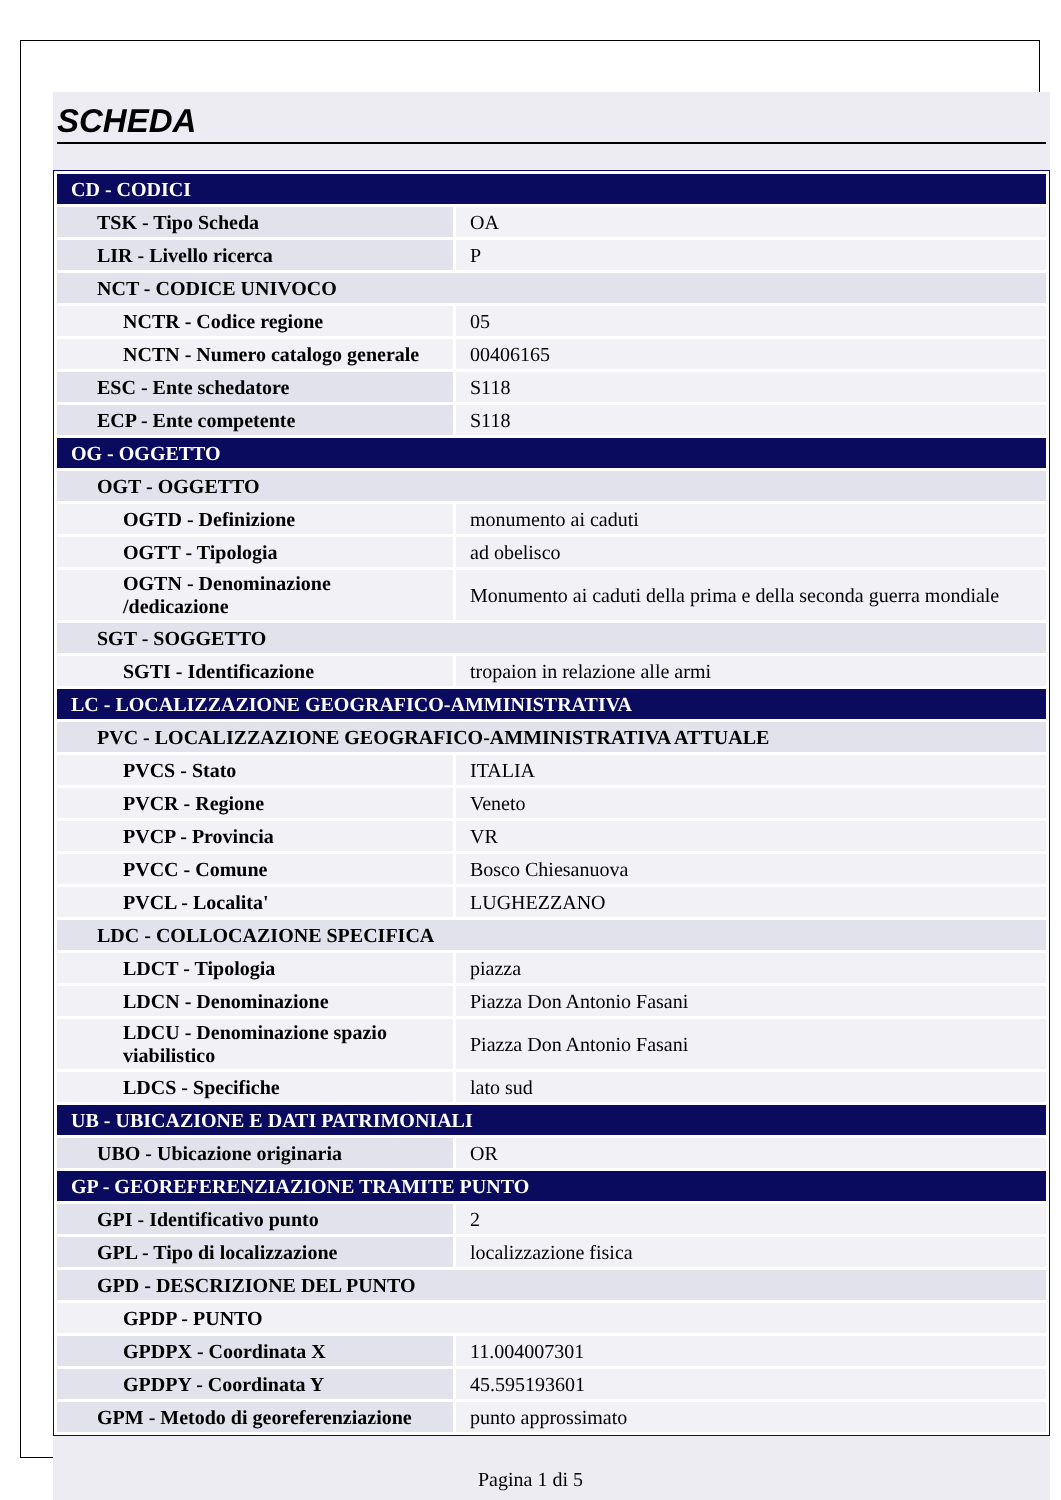SCHEDA
| CD - CODICI | |
| TSK - Tipo Scheda | OA |
| LIR - Livello ricerca | P |
| NCT - CODICE UNIVOCO | |
| NCTR - Codice regione | 05 |
| NCTN - Numero catalogo generale | 00406165 |
| ESC - Ente schedatore | S118 |
| ECP - Ente competente | S118 |
| OG - OGGETTO | |
| OGT - OGGETTO | |
| OGTD - Definizione | monumento ai caduti |
| OGTT - Tipologia | ad obelisco |
| OGTN - Denominazione /dedicazione | Monumento ai caduti della prima e della seconda guerra mondiale |
| SGT - SOGGETTO | |
| SGTI - Identificazione | tropaion in relazione alle armi |
| LC - LOCALIZZAZIONE GEOGRAFICO-AMMINISTRATIVA | |
| PVC - LOCALIZZAZIONE GEOGRAFICO-AMMINISTRATIVA ATTUALE | |
| PVCS - Stato | ITALIA |
| PVCR - Regione | Veneto |
| PVCP - Provincia | VR |
| PVCC - Comune | Bosco Chiesanuova |
| PVCL - Localita' | LUGHEZZANO |
| LDC - COLLOCAZIONE SPECIFICA | |
| LDCT - Tipologia | piazza |
| LDCN - Denominazione | Piazza Don Antonio Fasani |
| LDCU - Denominazione spazio viabilistico | Piazza Don Antonio Fasani |
| LDCS - Specifiche | lato sud |
| UB - UBICAZIONE E DATI PATRIMONIALI | |
| UBO - Ubicazione originaria | OR |
| GP - GEOREFERENZIAZIONE TRAMITE PUNTO | |
| GPI - Identificativo punto | 2 |
| GPL - Tipo di localizzazione | localizzazione fisica |
| GPD - DESCRIZIONE DEL PUNTO | |
| GPDP - PUNTO | |
| GPDPX - Coordinata X | 11.004007301 |
| GPDPY - Coordinata Y | 45.595193601 |
| GPM - Metodo di georeferenziazione | punto approssimato |
Pagina 1 di 5